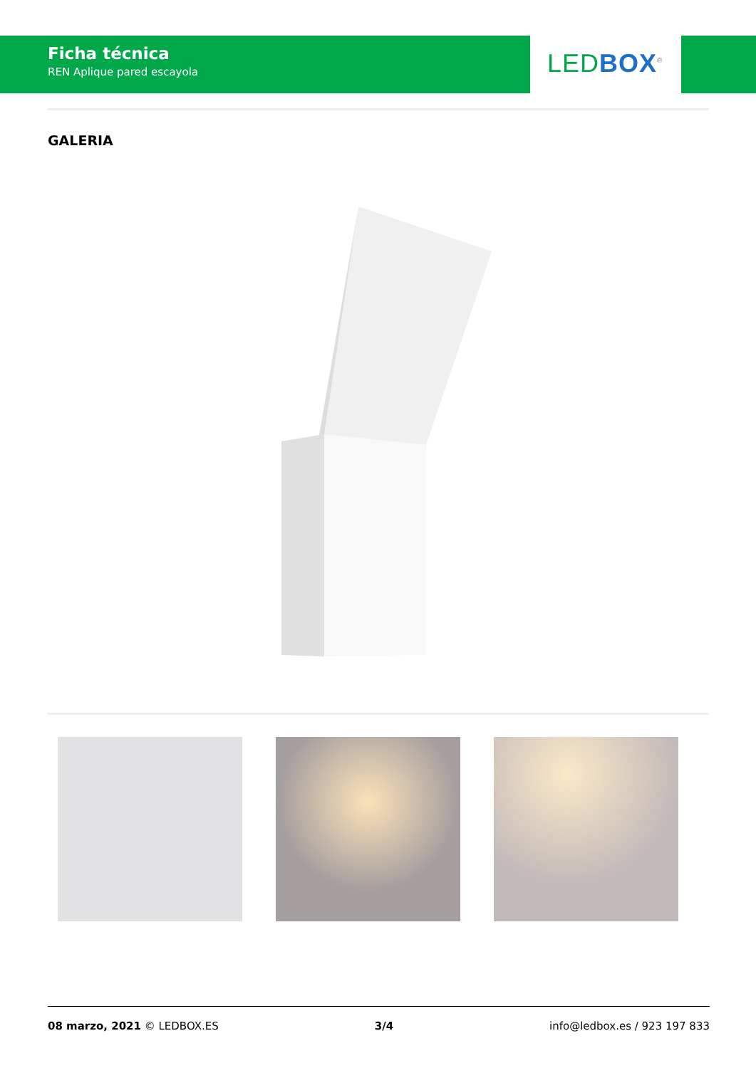Ficha técnica
REN Aplique pared escayola
LED BOX<sup>®</sup>
GALERIA
08 marzo, 2021 © LEDBOX.ES 3/4 info@ledbox.es / 923 197 833